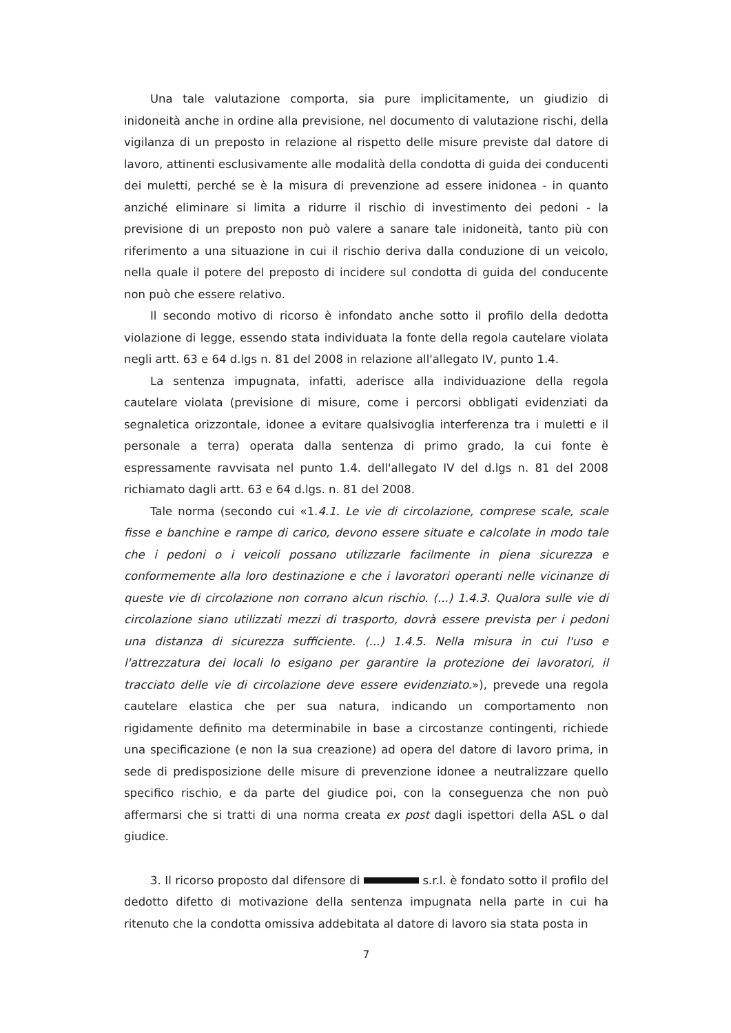Una tale valutazione comporta, sia pure implicitamente, un giudizio di inidoneità anche in ordine alla previsione, nel documento di valutazione rischi, della vigilanza di un preposto in relazione al rispetto delle misure previste dal datore di lavoro, attinenti esclusivamente alle modalità della condotta di guida dei conducenti dei muletti, perché se è la misura di prevenzione ad essere inidonea - in quanto anziché eliminare si limita a ridurre il rischio di investimento dei pedoni - la previsione di un preposto non può valere a sanare tale inidoneità, tanto più con riferimento a una situazione in cui il rischio deriva dalla conduzione di un veicolo, nella quale il potere del preposto di incidere sul condotta di guida del conducente non può che essere relativo.
Il secondo motivo di ricorso è infondato anche sotto il profilo della dedotta violazione di legge, essendo stata individuata la fonte della regola cautelare violata negli artt. 63 e 64 d.lgs n. 81 del 2008 in relazione all'allegato IV, punto 1.4.
La sentenza impugnata, infatti, aderisce alla individuazione della regola cautelare violata (previsione di misure, come i percorsi obbligati evidenziati da segnaletica orizzontale, idonee a evitare qualsivoglia interferenza tra i muletti e il personale a terra) operata dalla sentenza di primo grado, la cui fonte è espressamente ravvisata nel punto 1.4. dell'allegato IV del d.lgs n. 81 del 2008 richiamato dagli artt. 63 e 64 d.lgs. n. 81 del 2008.
Tale norma (secondo cui «1.4.1. Le vie di circolazione, comprese scale, scale fisse e banchine e rampe di carico, devono essere situate e calcolate in modo tale che i pedoni o i veicoli possano utilizzarle facilmente in piena sicurezza e conformemente alla loro destinazione e che i lavoratori operanti nelle vicinanze di queste vie di circolazione non corrano alcun rischio. (...) 1.4.3. Qualora sulle vie di circolazione siano utilizzati mezzi di trasporto, dovrà essere prevista per i pedoni una distanza di sicurezza sufficiente. (...) 1.4.5. Nella misura in cui l'uso e l'attrezzatura dei locali lo esigano per garantire la protezione dei lavoratori, il tracciato delle vie di circolazione deve essere evidenziato.»), prevede una regola cautelare elastica che per sua natura, indicando un comportamento non rigidamente definito ma determinabile in base a circostanze contingenti, richiede una specificazione (e non la sua creazione) ad opera del datore di lavoro prima, in sede di predisposizione delle misure di prevenzione idonee a neutralizzare quello specifico rischio, e da parte del giudice poi, con la conseguenza che non può affermarsi che si tratti di una norma creata ex post dagli ispettori della ASL o dal giudice.
3. Il ricorso proposto dal difensore di s.r.l. è fondato sotto il profilo del dedotto difetto di motivazione della sentenza impugnata nella parte in cui ha ritenuto che la condotta omissiva addebitata al datore di lavoro sia stata posta in
7